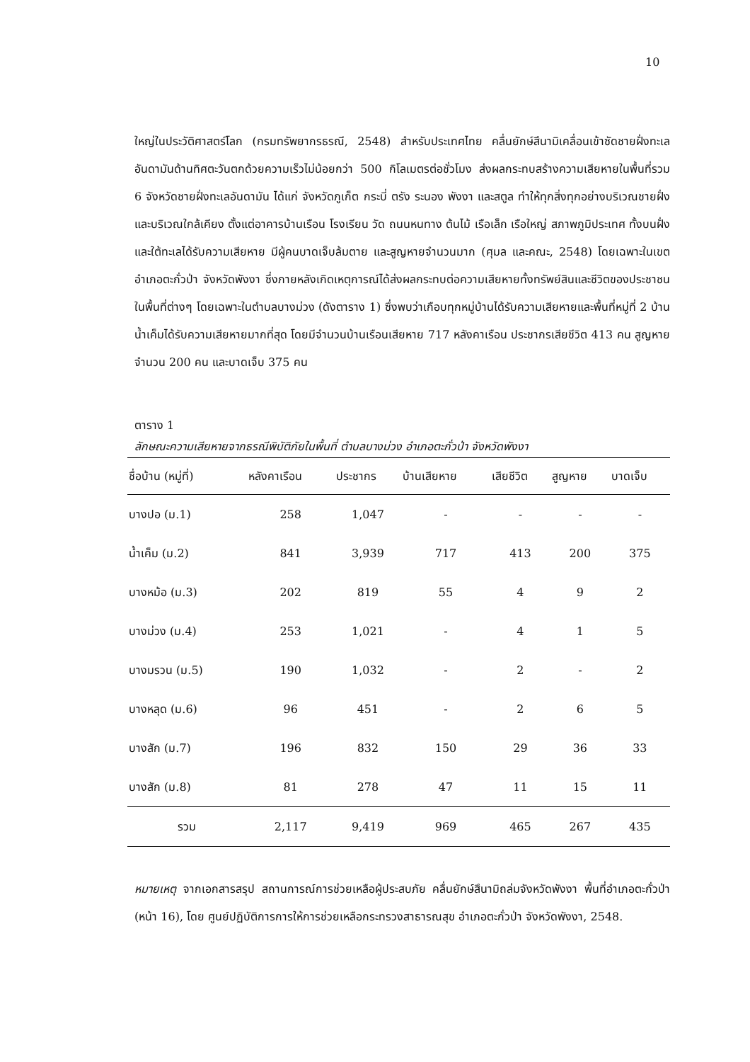10
ใหญ่ในประวัติศาสตร์โลก (กรมทรัพยากรธรณี, 2548) สำหรับประเทศไทย คลื่นยักษ์สึนามิเคลื่อนเข้าซัดชายฝั่งทะเลอันดามันด้านทิศตะวันตกด้วยความเร็วไม่น้อยกว่า 500 กิโลเมตรต่อชั่วโมง ส่งผลกระทบสร้างความเสียหายในพื้นที่รวม 6 จังหวัดชายฝั่งทะเลอันดามัน ได้แก่ จังหวัดภูเก็ต กระบี่ ตรัง ระนอง พังงา และสตูล ทำให้ทุกสิ่งทุกอย่างบริเวณชายฝั่งและบริเวณใกล้เคียง ตั้งแต่อาคารบ้านเรือน โรงเรียน วัด ถนนหนทาง ต้นไม้ เรือเล็ก เรือใหญ่ สภาพภูมิประเทศ ทั้งบนฝั่งและใต้ทะเลได้รับความเสียหาย มีผู้คนบาดเจ็บล้มตาย และสูญหายจำนวนมาก (ศุมล และคณะ, 2548) โดยเฉพาะในเขตอำเภอตะกั่วป่า จังหวัดพังงา ซึ่งภายหลังเกิดเหตุการณ์ได้ส่งผลกระทบต่อความเสียหายทั้งทรัพย์สินและชีวิตของประชาชนในพื้นที่ต่างๆ โดยเฉพาะในตำบลบางม่วง (ดังตาราง 1) ซึ่งพบว่าเกือบทุกหมู่บ้านได้รับความเสียหายและพื้นที่หมู่ที่ 2 บ้านน้ำเค็มได้รับความเสียหายมากที่สุด โดยมีจำนวนบ้านเรือนเสียหาย 717 หลังคาเรือน ประชากรเสียชีวิต 413 คน สูญหายจำนวน 200 คน และบาดเจ็บ 375 คน
ตาราง 1
ลักษณะความเสียหายจากธรณีพิบัติภัยในพื้นที่ ตำบลบางม่วง อำเภอตะกั่วป่า จังหวัดพังงา
| ชื่อบ้าน (หมู่ที่) | หลังคาเรือน | ประชากร | บ้านเสียหาย | เสียชีวิต | สูญหาย | บาดเจ็บ |
| --- | --- | --- | --- | --- | --- | --- |
| บางปอ (ม.1) | 258 | 1,047 | - | - | - | - |
| น้ำเค็ม (ม.2) | 841 | 3,939 | 717 | 413 | 200 | 375 |
| บางหม้อ (ม.3) | 202 | 819 | 55 | 4 | 9 | 2 |
| บางม่วง (ม.4) | 253 | 1,021 | - | 4 | 1 | 5 |
| บางมรวน (ม.5) | 190 | 1,032 | - | 2 | - | 2 |
| บางหลุด (ม.6) | 96 | 451 | - | 2 | 6 | 5 |
| บางสัก (ม.7) | 196 | 832 | 150 | 29 | 36 | 33 |
| บางสัก (ม.8) | 81 | 278 | 47 | 11 | 15 | 11 |
| รวม | 2,117 | 9,419 | 969 | 465 | 267 | 435 |
หมายเหตุ จากเอกสารสรุป สถานการณ์การช่วยเหลือผู้ประสบภัย คลื่นยักษ์สึนามิถล่มจังหวัดพังงา พื้นที่อำเภอตะกั่วป่า (หน้า 16), โดย ศูนย์ปฏิบัติการการให้การช่วยเหลือกระทรวงสาธารณสุข อำเภอตะกั่วป่า จังหวัดพังงา, 2548.